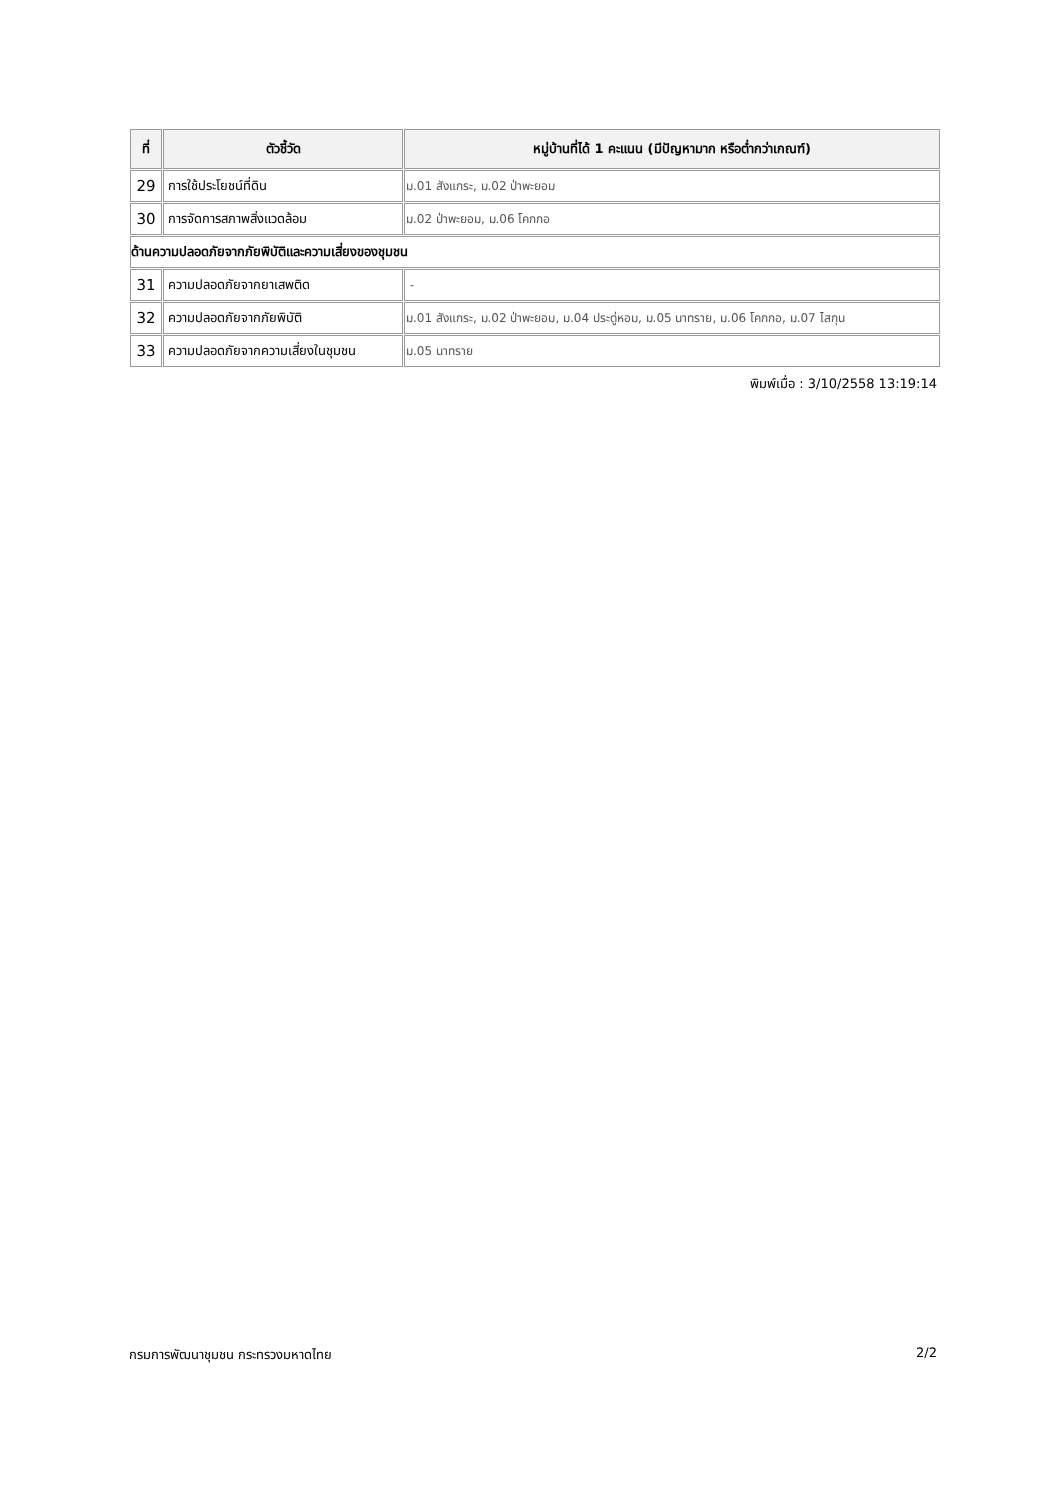| ที่ | ตัวชี้วัด | หมู่บ้านที่ได้ 1 คะแนน (มีปัญหามาก หรือต่ำกว่าเกณฑ์) |
| --- | --- | --- |
| 29 | การใช้ประโยชน์ที่ดิน | ม.01 สังแกระ, ม.02 ป่าพะยอม |
| 30 | การจัดการสภาพสิ่งแวดล้อม | ม.02 ป่าพะยอม, ม.06 โคกกอ |
| ด้านความปลอดภัยจากภัยพิบัติและความเสี่ยงของชุมชน | | |
| 31 | ความปลอดภัยจากยาเสพติด | - |
| 32 | ความปลอดภัยจากภัยพิบัติ | ม.01 สังแกระ, ม.02 ป่าพะยอม, ม.04 ประดู่หอม, ม.05 นาทราย, ม.06 โคกกอ, ม.07 ไสกุน |
| 33 | ความปลอดภัยจากความเสี่ยงในชุมชน | ม.05 นาทราย |
พิมพ์เมื่อ : 3/10/2558 13:19:14
กรมการพัฒนาชุมชน กระทรวงมหาดไทย 2/2